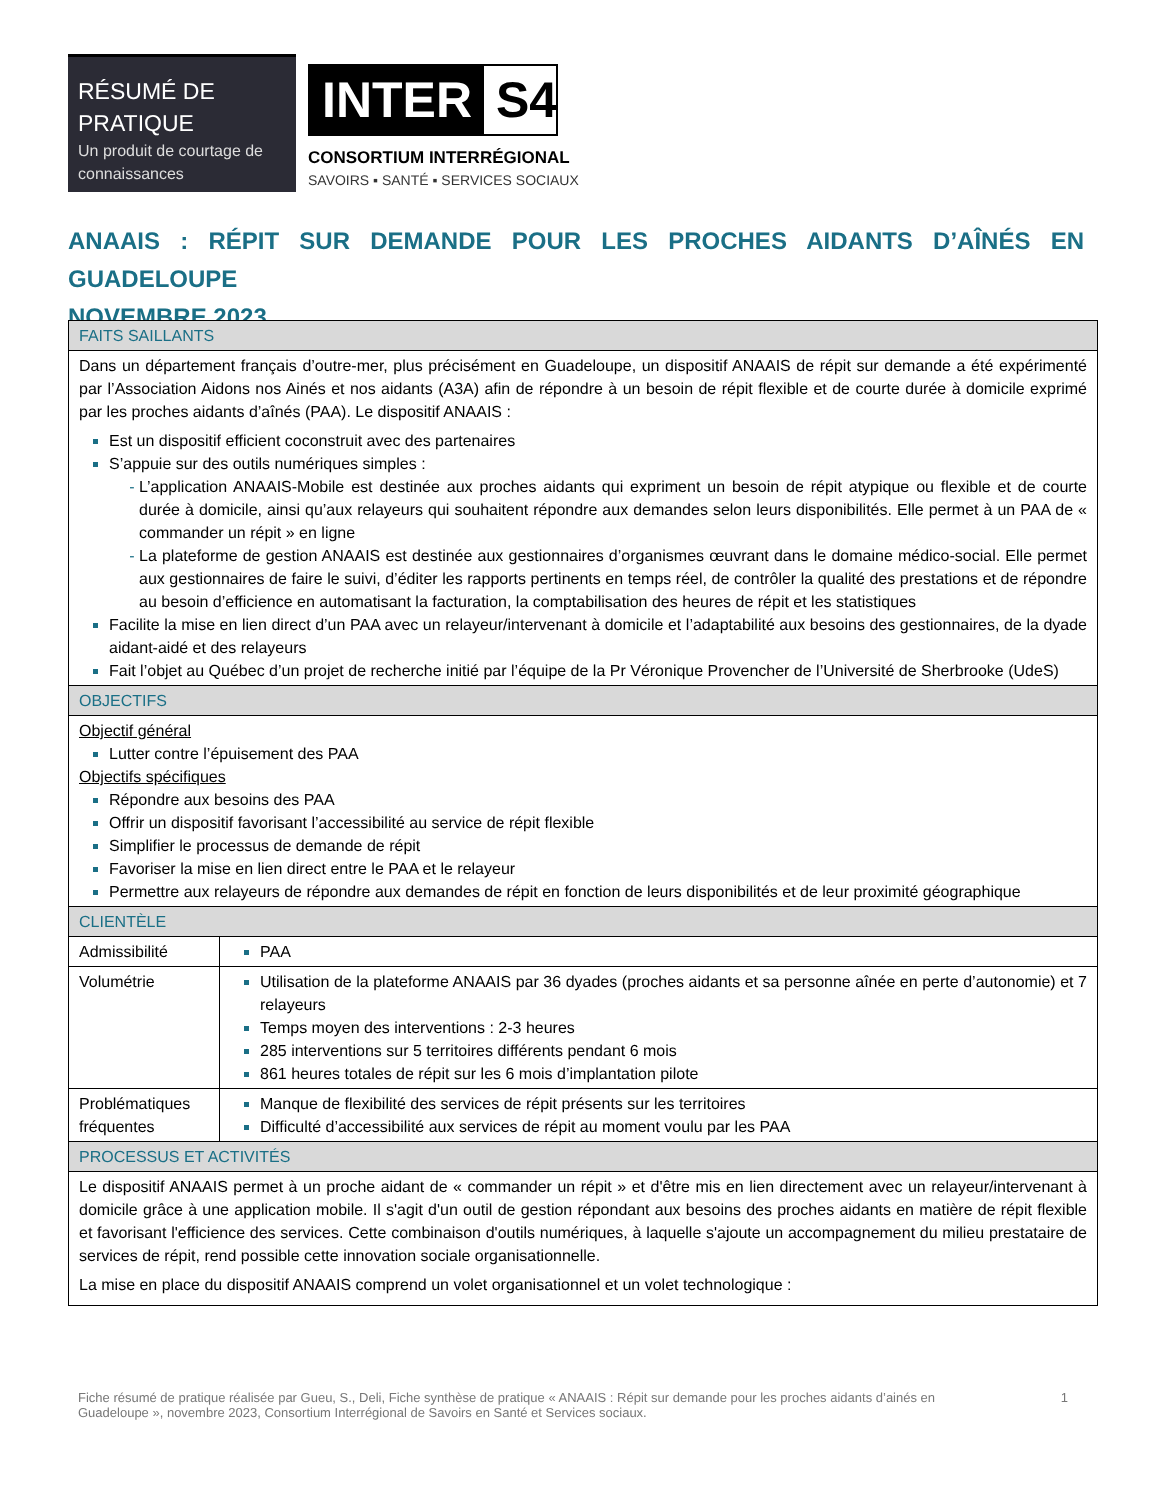RÉSUMÉ DE PRATIQUE
Un produit de courtage de connaissances
INTER S4
CONSORTIUM INTERRÉGIONAL
SAVOIRS ▪ SANTÉ ▪ SERVICES SOCIAUX
ANAAIS : RÉPIT SUR DEMANDE POUR LES PROCHES AIDANTS D’AÎNÉS EN GUADELOUPE
NOVEMBRE 2023
| FAITS SAILLANTS | |
| --- | --- |
| Dans un département français d’outre-mer, plus précisément en Guadeloupe, un dispositif ANAAIS de répit sur demande a été expérimenté par l’Association Aidons nos Ainés et nos aidants (A3A) afin de répondre à un besoin de répit flexible et de courte durée à domicile exprimé par les proches aidants d’aînés (PAA). Le dispositif ANAAIS : Est un dispositif efficient coconstruit avec des partenaires S’appuie sur des outils numériques simples : L’application ANAAIS-Mobile est destinée aux proches aidants qui expriment un besoin de répit atypique ou flexible et de courte durée à domicile, ainsi qu’aux relayeurs qui souhaitent répondre aux demandes selon leurs disponibilités. Elle permet à un PAA de « commander un répit » en ligne La plateforme de gestion ANAAIS est destinée aux gestionnaires d’organismes œuvrant dans le domaine médico-social. Elle permet aux gestionnaires de faire le suivi, d’éditer les rapports pertinents en temps réel, de contrôler la qualité des prestations et de répondre au besoin d’efficience en automatisant la facturation, la comptabilisation des heures de répit et les statistiques Facilite la mise en lien direct d’un PAA avec un relayeur/intervenant à domicile et l’adaptabilité aux besoins des gestionnaires, de la dyade aidant-aidé et des relayeurs Fait l’objet au Québec d’un projet de recherche initié par l’équipe de la Pr Véronique Provencher de l’Université de Sherbrooke (UdeS) | |
| OBJECTIFS | |
| Objectif général Lutter contre l’épuisement des PAA Objectifs spécifiques Répondre aux besoins des PAA Offrir un dispositif favorisant l’accessibilité au service de répit flexible Simplifier le processus de demande de répit Favoriser la mise en lien direct entre le PAA et le relayeur Permettre aux relayeurs de répondre aux demandes de répit en fonction de leurs disponibilités et de leur proximité géographique | |
| CLIENTÈLE | |
| Admissibilité | PAA |
| Volumétrie | Utilisation de la plateforme ANAAIS par 36 dyades (proches aidants et sa personne aînée en perte d’autonomie) et 7 relayeurs Temps moyen des interventions : 2-3 heures 285 interventions sur 5 territoires différents pendant 6 mois 861 heures totales de répit sur les 6 mois d’implantation pilote |
| Problématiques fréquentes | Manque de flexibilité des services de répit présents sur les territoires Difficulté d’accessibilité aux services de répit au moment voulu par les PAA |
| PROCESSUS ET ACTIVITÉS | |
| Le dispositif ANAAIS permet à un proche aidant de « commander un répit » et d'être mis en lien directement avec un relayeur/intervenant à domicile grâce à une application mobile. Il s'agit d'un outil de gestion répondant aux besoins des proches aidants en matière de répit flexible et favorisant l'efficience des services. Cette combinaison d'outils numériques, à laquelle s'ajoute un accompagnement du milieu prestataire de services de répit, rend possible cette innovation sociale organisationnelle. La mise en place du dispositif ANAAIS comprend un volet organisationnel et un volet technologique : | |
Fiche résumé de pratique réalisée par Gueu, S., Deli, Fiche synthèse de pratique « ANAAIS : Répit sur demande pour les proches aidants d’ainés en Guadeloupe », novembre 2023, Consortium Interrégional de Savoirs en Santé et Services sociaux.
1